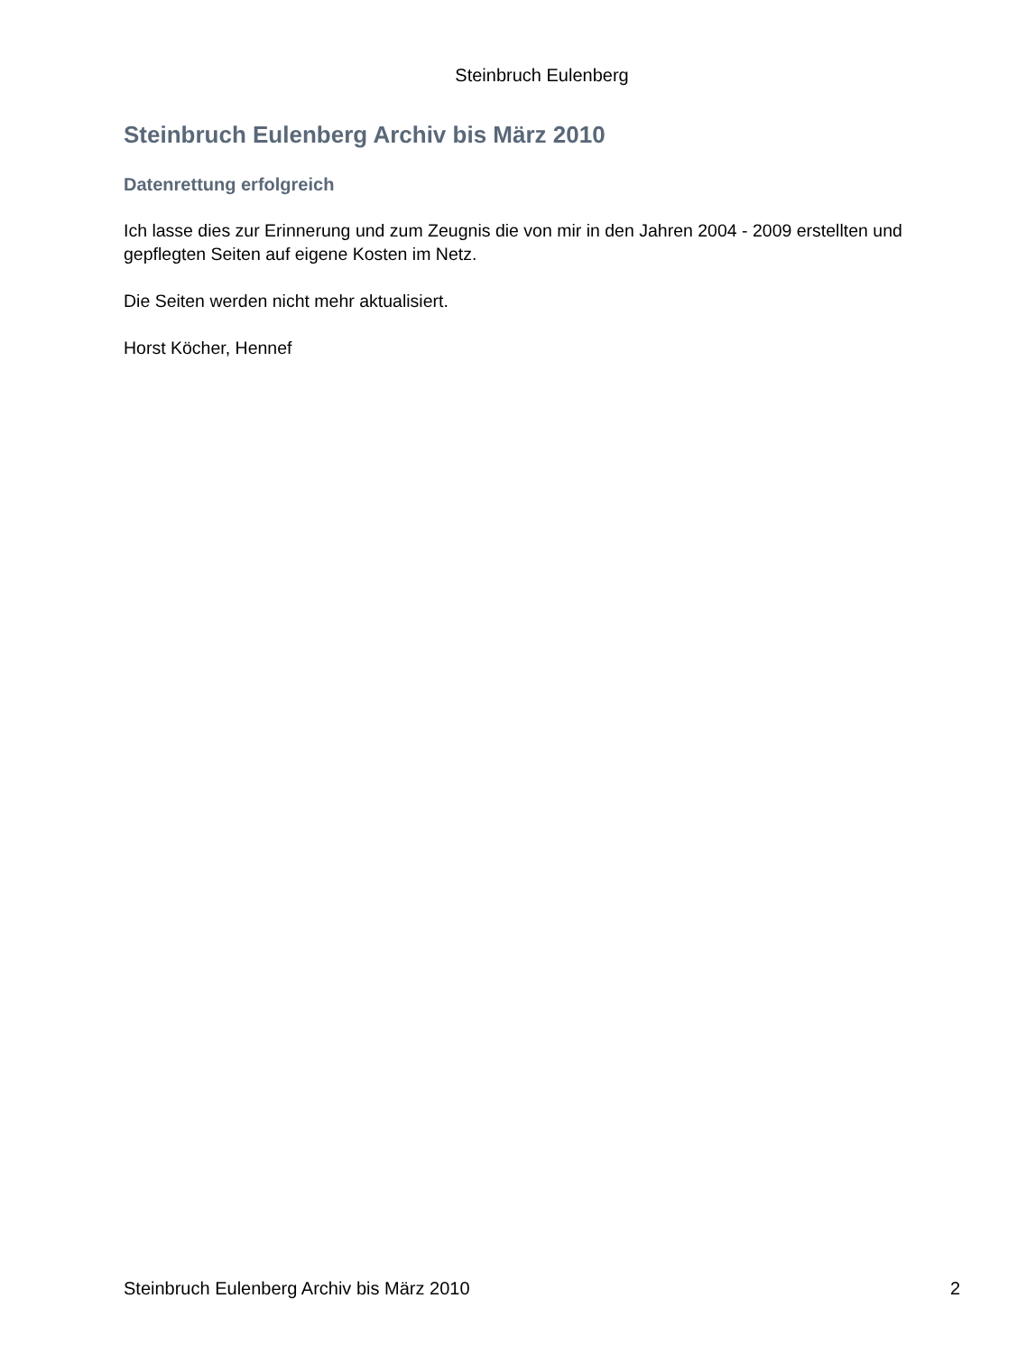Steinbruch Eulenberg
Steinbruch Eulenberg Archiv bis März 2010
Datenrettung erfolgreich
Ich lasse dies zur Erinnerung und zum Zeugnis die von mir in den Jahren 2004 - 2009 erstellten und gepflegten Seiten auf eigene Kosten im Netz.
Die Seiten werden nicht mehr aktualisiert.
Horst Köcher, Hennef
Steinbruch Eulenberg Archiv bis März 2010 2